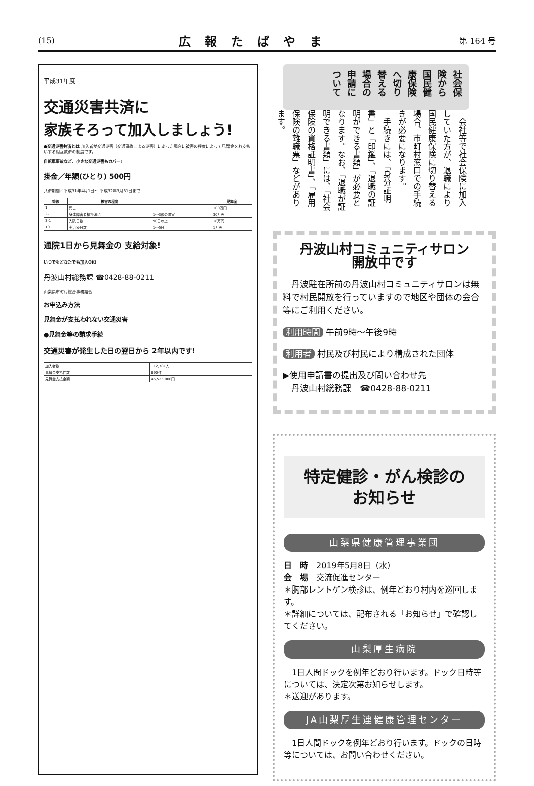(15) 広報たばやま 第 164 号
平成31年度
交通災害共済に
家族そろって加入しましょう!
●交通災害共済とは 加入者が交通災害（交通事故による災害）にあった場合に被害の程度によって見舞金をお支払いする相互救済の制度です。
自転車事故など、小さな交通災害もカバー!
掛金／年額(ひとり) 500円
共済期間／平成31年4月1日～ 平成32年3月31日まで
| 等級 | 被害の程度 | | 見舞金 |
| --- | --- | --- | --- |
| 1 | 死亡 | | 100万円 |
| 2-1 | 身体障害者福祉法に | 1～3級の障害 | 30万円 |
| 3-1 | 入院日数 | 90日以上 | 18万円 |
| 10 | 実治療日数 | 1～5日 | 1万円 |
通院1日から見舞金の 支給対象!
いつでもどなたでも加入OK!
丹波山村総務課 ☎0428-88-0211
山梨県市町村総合事務組合
お申込み方法
見舞金が支払われない交通災害
●見舞金等の請求手続
交通災害が発生した日の翌日から 2年以内です!
| 加入者数 | 112,781人 |
| 見舞金支払件数 | 890件 |
| 見舞金支払金額 | 45,525,000円 |
社会保険から国民健康保険へ切り替える場合の申請について
　会社等で社会保険に加入していた方が、退職により国民健康保険に切り替える場合、市町村窓口での手続きが必要になります。
　手続きには、「身分証明書」と「印鑑」、「退職の証明ができる書類」が必要となります。なお、「退職が証明できる書類」には、「社会保険の資格証明書」、「雇用保険の離職票」などがあります。
丹波山村コミュニティサロン
開放中です
　丹波駐在所前の丹波山村コミュニティサロンは無料で村民開放を行っていますので地区や団体の会合等にご利用ください。
利用時間 午前9時～午後9時
利用者 村民及び村民により構成された団体
▶使用申請書の提出及び問い合わせ先
　丹波山村総務課　☎0428-88-0211
特定健診・がん検診の
お知らせ
山梨県健康管理事業団
日　時　2019年5月8日（水）
会　場　交流促進センター
＊胸部レントゲン検診は、例年どおり村内を巡回します。
＊詳細については、配布される「お知らせ」で確認してください。
山梨厚生病院
　1日人間ドックを例年どおり行います。ドック日時等については、決定次第お知らせします。
＊送迎があります。
JA山梨厚生連健康管理センター
　1日人間ドックを例年どおり行います。ドックの日時等については、お問い合わせください。